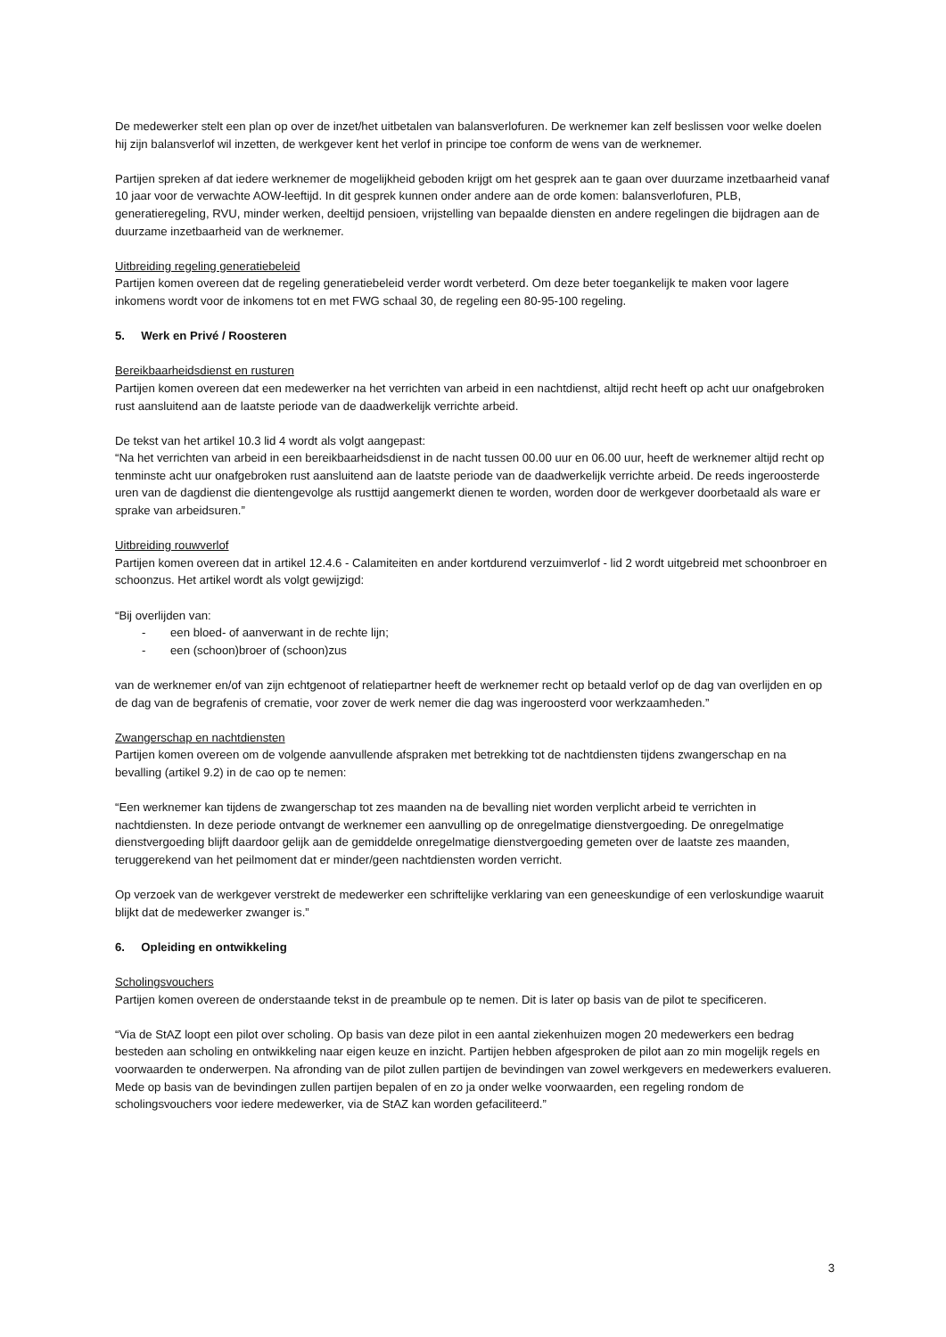De medewerker stelt een plan op over de inzet/het uitbetalen van balansverlofuren. De werknemer kan zelf beslissen voor welke doelen hij zijn balansverlof wil inzetten, de werkgever kent het verlof in principe toe conform de wens van de werknemer.
Partijen spreken af dat iedere werknemer de mogelijkheid geboden krijgt om het gesprek aan te gaan over duurzame inzetbaarheid vanaf 10 jaar voor de verwachte AOW-leeftijd. In dit gesprek kunnen onder andere aan de orde komen: balansverlofuren, PLB, generatieregeling, RVU, minder werken, deeltijd pensioen, vrijstelling van bepaalde diensten en andere regelingen die bijdragen aan de duurzame inzetbaarheid van de werknemer.
Uitbreiding regeling generatiebeleid
Partijen komen overeen dat de regeling generatiebeleid verder wordt verbeterd. Om deze beter toegankelijk te maken voor lagere inkomens wordt voor de inkomens tot en met FWG schaal 30, de regeling een 80-95-100 regeling.
5. Werk en Privé / Roosteren
Bereikbaarheidsdienst en rusturen
Partijen komen overeen dat een medewerker na het verrichten van arbeid in een nachtdienst, altijd recht heeft op acht uur onafgebroken rust aansluitend aan de laatste periode van de daadwerkelijk verrichte arbeid.
De tekst van het artikel 10.3 lid 4 wordt als volgt aangepast:
“Na het verrichten van arbeid in een bereikbaarheidsdienst in de nacht tussen 00.00 uur en 06.00 uur, heeft de werknemer altijd recht op tenminste acht uur onafgebroken rust aansluitend aan de laatste periode van de daadwerkelijk verrichte arbeid. De reeds ingeroosterde uren van de dagdienst die dientengevolge als rusttijd aangemerkt dienen te worden, worden door de werkgever doorbetaald als ware er sprake van arbeidsuren.”
Uitbreiding rouwverlof
Partijen komen overeen dat in artikel 12.4.6 - Calamiteiten en ander kortdurend verzuimverlof - lid 2 wordt uitgebreid met schoonbroer en schoonzus. Het artikel wordt als volgt gewijzigd:
“Bij overlijden van:
- een bloed- of aanverwant in de rechte lijn;
- een (schoon)broer of (schoon)zus
van de werknemer en/of van zijn echtgenoot of relatiepartner heeft de werknemer recht op betaald verlof op de dag van overlijden en op de dag van de begrafenis of crematie, voor zover de werk nemer die dag was ingeroosterd voor werkzaamheden.”
Zwangerschap en nachtdiensten
Partijen komen overeen om de volgende aanvullende afspraken met betrekking tot de nachtdiensten tijdens zwangerschap en na bevalling (artikel 9.2) in de cao op te nemen:
“Een werknemer kan tijdens de zwangerschap tot zes maanden na de bevalling niet worden verplicht arbeid te verrichten in nachtdiensten. In deze periode ontvangt de werknemer een aanvulling op de onregelmatige dienstvergoeding. De onregelmatige dienstvergoeding blijft daardoor gelijk aan de gemiddelde onregelmatige dienstvergoeding gemeten over de laatste zes maanden, teruggerekend van het peilmoment dat er minder/geen nachtdiensten worden verricht.
Op verzoek van de werkgever verstrekt de medewerker een schriftelijke verklaring van een geneeskundige of een verloskundige waaruit blijkt dat de medewerker zwanger is.”
6. Opleiding en ontwikkeling
Scholingsvouchers
Partijen komen overeen de onderstaande tekst in de preambule op te nemen. Dit is later op basis van de pilot te specificeren.
“Via de StAZ loopt een pilot over scholing. Op basis van deze pilot in een aantal ziekenhuizen mogen 20 medewerkers een bedrag besteden aan scholing en ontwikkeling naar eigen keuze en inzicht. Partijen hebben afgesproken de pilot aan zo min mogelijk regels en voorwaarden te onderwerpen. Na afronding van de pilot zullen partijen de bevindingen van zowel werkgevers en medewerkers evalueren. Mede op basis van de bevindingen zullen partijen bepalen of en zo ja onder welke voorwaarden, een regeling rondom de scholingsvouchers voor iedere medewerker, via de StAZ kan worden gefaciliteerd.”
3